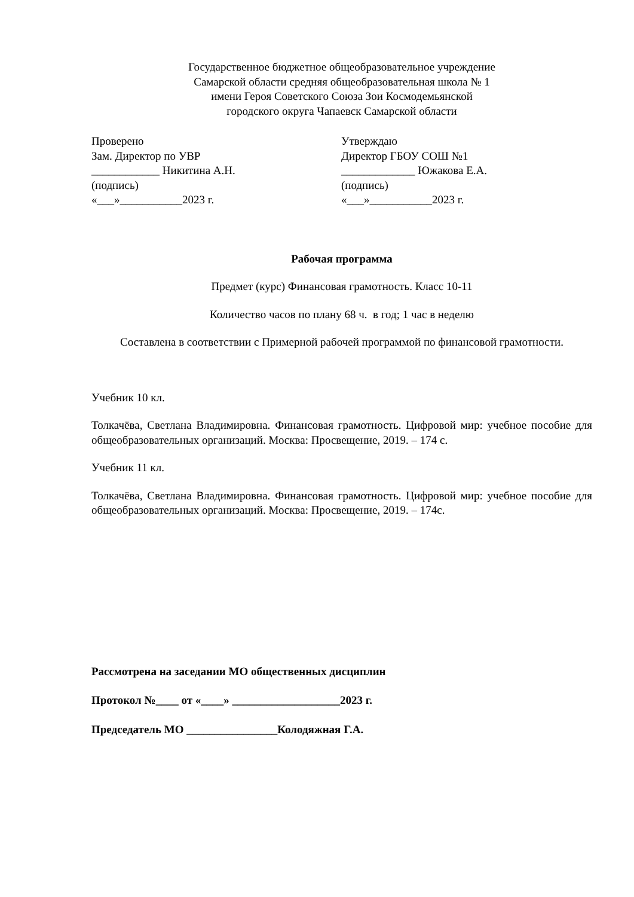Государственное бюджетное общеобразовательное учреждение
Самарской области средняя общеобразовательная школа № 1
имени Героя Советского Союза Зои Космодемьянской
городского округа Чапаевск Самарской области
Проверено
Зам. Директор по УВР
____________ Никитина А.Н.
(подпись)
«___»___________2023 г.
Утверждаю
Директор ГБОУ СОШ №1
_____________ Южакова Е.А.
(подпись)
«___»___________2023 г.
Рабочая программа
Предмет (курс) Финансовая грамотность. Класс 10-11
Количество часов по плану 68 ч. в год; 1 час в неделю
Составлена в соответствии с Примерной рабочей программой по финансовой грамотности.
Учебник 10 кл.
Толкачёва, Светлана Владимировна. Финансовая грамотность. Цифровой мир: учебное пособие для общеобразовательных организаций. Москва: Просвещение, 2019. – 174 с.
Учебник 11 кл.
Толкачёва, Светлана Владимировна. Финансовая грамотность. Цифровой мир: учебное пособие для общеобразовательных организаций. Москва: Просвещение, 2019. – 174с.
Рассмотрена на заседании МО общественных дисциплин
Протокол №____ от «____» ___________________2023 г.
Председатель МО ________________Колодяжная Г.А.